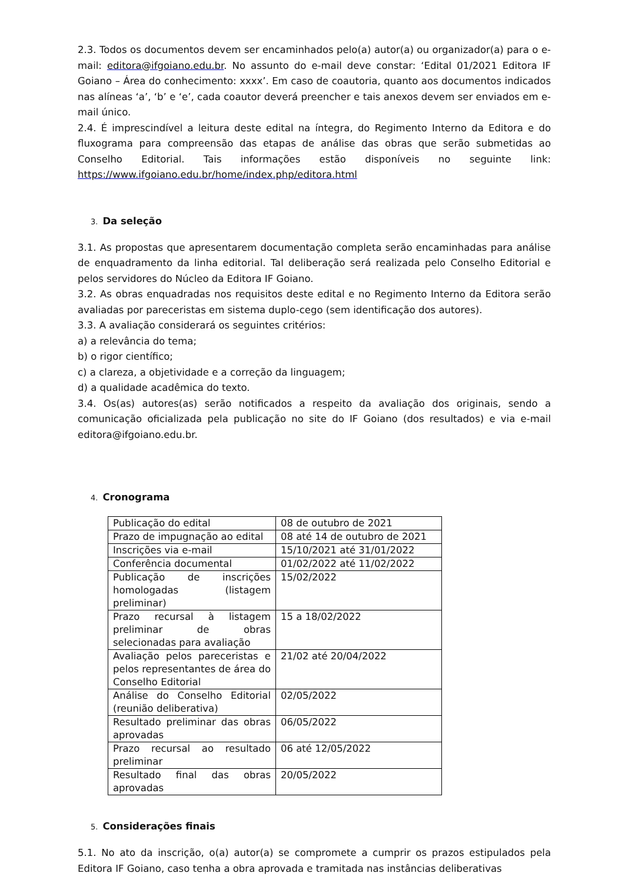2.3. Todos os documentos devem ser encaminhados pelo(a) autor(a) ou organizador(a) para o e-mail: editora@ifgoiano.edu.br. No assunto do e-mail deve constar: ‘Edital 01/2021 Editora IF Goiano – Área do conhecimento: xxxx’. Em caso de coautoria, quanto aos documentos indicados nas alíneas ‘a’, ‘b’ e ‘e’, cada coautor deverá preencher e tais anexos devem ser enviados em e-mail único.
2.4. É imprescindível a leitura deste edital na íntegra, do Regimento Interno da Editora e do fluxograma para compreensão das etapas de análise das obras que serão submetidas ao Conselho Editorial. Tais informações estão disponíveis no seguinte link: https://www.ifgoiano.edu.br/home/index.php/editora.html
3. Da seleção
3.1. As propostas que apresentarem documentação completa serão encaminhadas para análise de enquadramento da linha editorial. Tal deliberação será realizada pelo Conselho Editorial e pelos servidores do Núcleo da Editora IF Goiano.
3.2. As obras enquadradas nos requisitos deste edital e no Regimento Interno da Editora serão avaliadas por pareceristas em sistema duplo-cego (sem identificação dos autores).
3.3. A avaliação considerará os seguintes critérios:
a) a relevância do tema;
b) o rigor científico;
c) a clareza, a objetividade e a correção da linguagem;
d) a qualidade acadêmica do texto.
3.4. Os(as) autores(as) serão notificados a respeito da avaliação dos originais, sendo a comunicação oficializada pela publicação no site do IF Goiano (dos resultados) e via e-mail editora@ifgoiano.edu.br.
4. Cronograma
| Publicação do edital | 08 de outubro de 2021 |
| Prazo de impugnação ao edital | 08 até 14 de outubro de 2021 |
| Inscrições via e-mail | 15/10/2021 até 31/01/2022 |
| Conferência documental | 01/02/2022 até 11/02/2022 |
| Publicação de inscrições homologadas (listagem preliminar) | 15/02/2022 |
| Prazo recursal à listagem preliminar de obras selecionadas para avaliação | 15 a 18/02/2022 |
| Avaliação pelos pareceristas e pelos representantes de área do Conselho Editorial | 21/02 até 20/04/2022 |
| Análise do Conselho Editorial (reunião deliberativa) | 02/05/2022 |
| Resultado preliminar das obras aprovadas | 06/05/2022 |
| Prazo recursal ao resultado preliminar | 06 até 12/05/2022 |
| Resultado final das obras aprovadas | 20/05/2022 |
5. Considerações finais
5.1. No ato da inscrição, o(a) autor(a) se compromete a cumprir os prazos estipulados pela Editora IF Goiano, caso tenha a obra aprovada e tramitada nas instâncias deliberativas